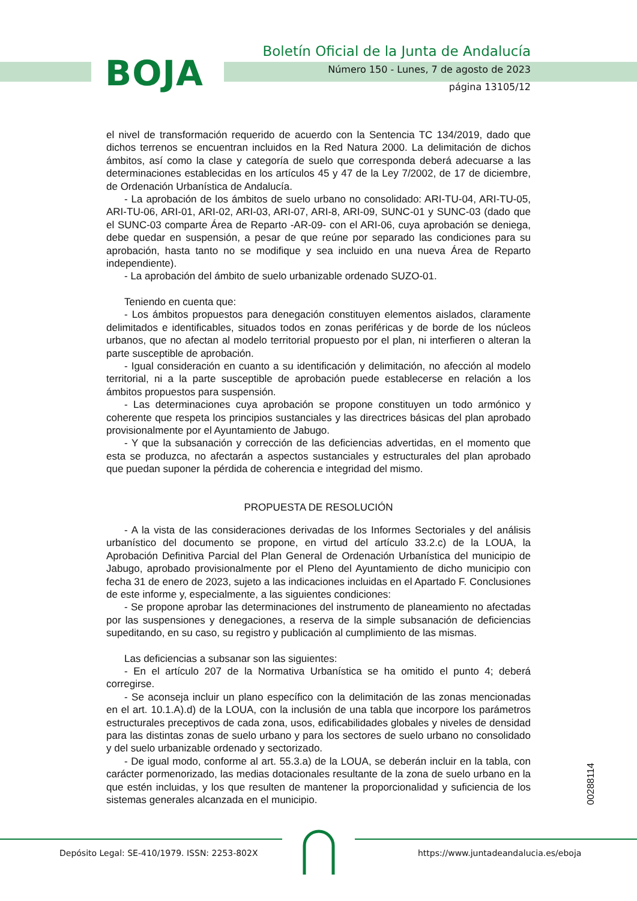BOJA
Boletín Oficial de la Junta de Andalucía
Número 150 - Lunes, 7 de agosto de 2023
página 13105/12
el nivel de transformación requerido de acuerdo con la Sentencia TC 134/2019, dado que dichos terrenos se encuentran incluidos en la Red Natura 2000. La delimitación de dichos ámbitos, así como la clase y categoría de suelo que corresponda deberá adecuarse a las determinaciones establecidas en los artículos 45 y 47 de la Ley 7/2002, de 17 de diciembre, de Ordenación Urbanística de Andalucía.
- La aprobación de los ámbitos de suelo urbano no consolidado: ARI-TU-04, ARI-TU-05, ARI-TU-06, ARI-01, ARI-02, ARI-03, ARI-07, ARI-8, ARI-09, SUNC-01 y SUNC-03 (dado que el SUNC-03 comparte Área de Reparto -AR-09- con el ARI-06, cuya aprobación se deniega, debe quedar en suspensión, a pesar de que reúne por separado las condiciones para su aprobación, hasta tanto no se modifique y sea incluido en una nueva Área de Reparto independiente).
- La aprobación del ámbito de suelo urbanizable ordenado SUZO-01.
Teniendo en cuenta que:
- Los ámbitos propuestos para denegación constituyen elementos aislados, claramente delimitados e identificables, situados todos en zonas periféricas y de borde de los núcleos urbanos, que no afectan al modelo territorial propuesto por el plan, ni interfieren o alteran la parte susceptible de aprobación.
- Igual consideración en cuanto a su identificación y delimitación, no afección al modelo territorial, ni a la parte susceptible de aprobación puede establecerse en relación a los ámbitos propuestos para suspensión.
- Las determinaciones cuya aprobación se propone constituyen un todo armónico y coherente que respeta los principios sustanciales y las directrices básicas del plan aprobado provisionalmente por el Ayuntamiento de Jabugo.
- Y que la subsanación y corrección de las deficiencias advertidas, en el momento que esta se produzca, no afectarán a aspectos sustanciales y estructurales del plan aprobado que puedan suponer la pérdida de coherencia e integridad del mismo.
PROPUESTA DE RESOLUCIÓN
- A la vista de las consideraciones derivadas de los Informes Sectoriales y del análisis urbanístico del documento se propone, en virtud del artículo 33.2.c) de la LOUA, la Aprobación Definitiva Parcial del Plan General de Ordenación Urbanística del municipio de Jabugo, aprobado provisionalmente por el Pleno del Ayuntamiento de dicho municipio con fecha 31 de enero de 2023, sujeto a las indicaciones incluidas en el Apartado F. Conclusiones de este informe y, especialmente, a las siguientes condiciones:
- Se propone aprobar las determinaciones del instrumento de planeamiento no afectadas por las suspensiones y denegaciones, a reserva de la simple subsanación de deficiencias supeditando, en su caso, su registro y publicación al cumplimiento de las mismas.
Las deficiencias a subsanar son las siguientes:
- En el artículo 207 de la Normativa Urbanística se ha omitido el punto 4; deberá corregirse.
- Se aconseja incluir un plano específico con la delimitación de las zonas mencionadas en el art. 10.1.A).d) de la LOUA, con la inclusión de una tabla que incorpore los parámetros estructurales preceptivos de cada zona, usos, edificabilidades globales y niveles de densidad para las distintas zonas de suelo urbano y para los sectores de suelo urbano no consolidado y del suelo urbanizable ordenado y sectorizado.
- De igual modo, conforme al art. 55.3.a) de la LOUA, se deberán incluir en la tabla, con carácter pormenorizado, las medias dotacionales resultante de la zona de suelo urbano en la que estén incluidas, y los que resulten de mantener la proporcionalidad y suficiencia de los sistemas generales alcanzada en el municipio.
00288114
Depósito Legal: SE-410/1979. ISSN: 2253-802X
https://www.juntadeandalucia.es/eboja